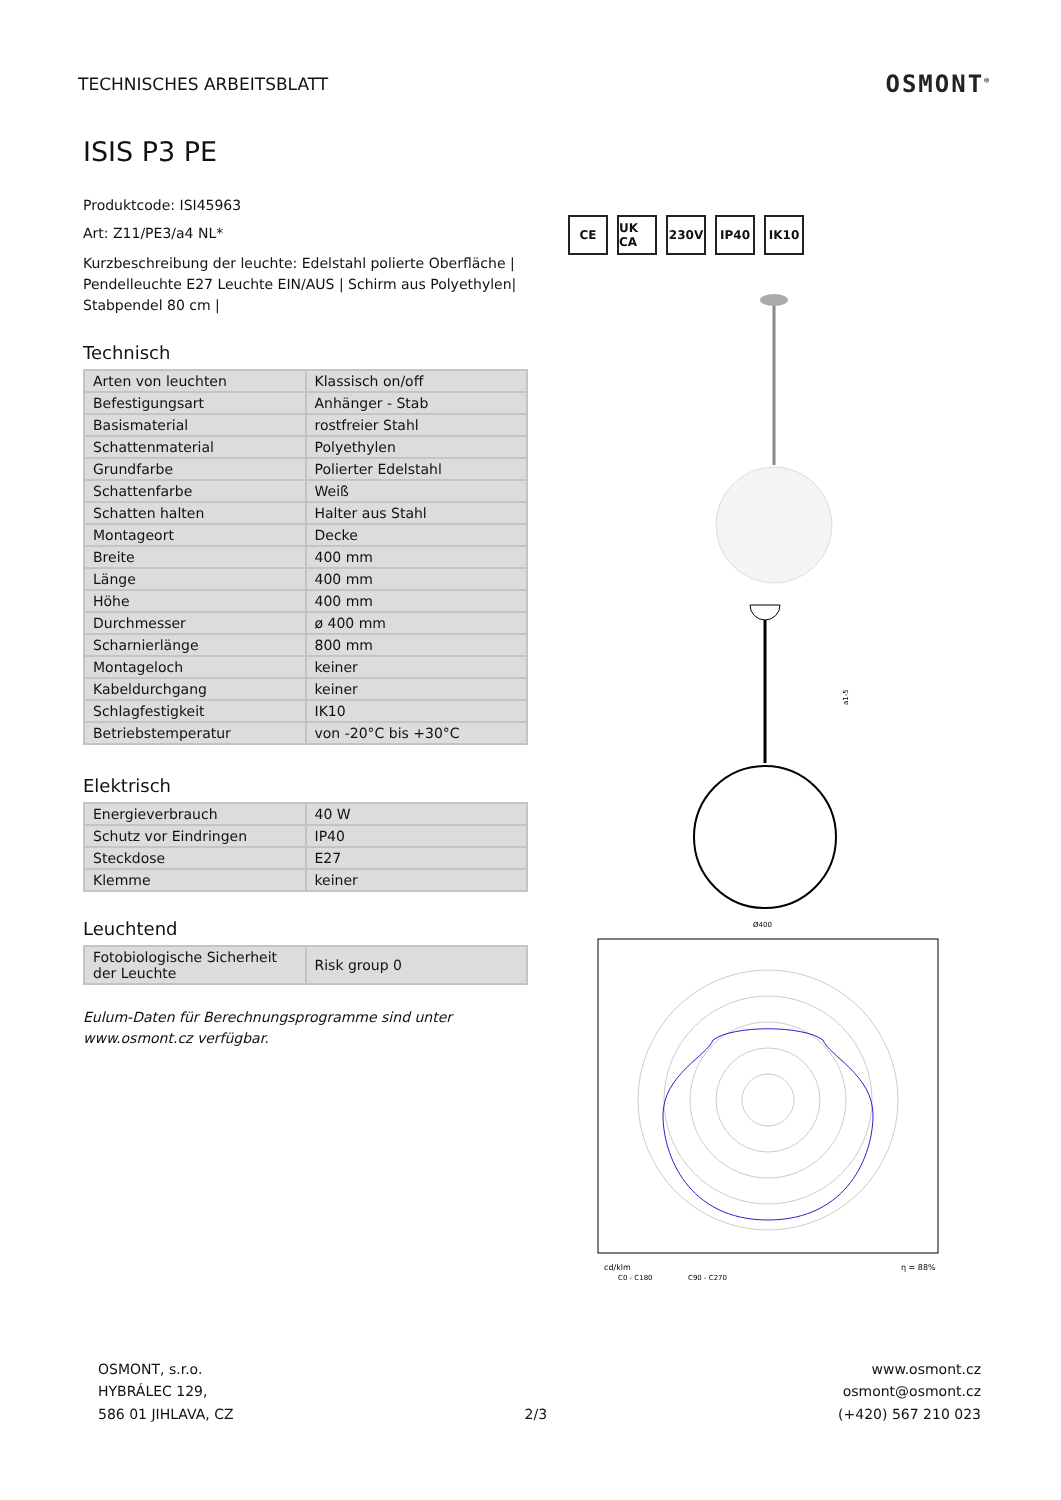TECHNISCHES ARBEITSBLATT
OSMONT<sup>®</sup>
ISIS P3 PE
Produktcode: ISI45963
Art: Z11/PE3/a4 NL*
Kurzbeschreibung der leuchte: Edelstahl polierte Oberfläche | Pendelleuchte E27 Leuchte EIN/AUS | Schirm aus Polyethylen| Stabpendel 80 cm |
Technisch
| Arten von leuchten | Klassisch on/off |
| Befestigungsart | Anhänger - Stab |
| Basismaterial | rostfreier Stahl |
| Schattenmaterial | Polyethylen |
| Grundfarbe | Polierter Edelstahl |
| Schattenfarbe | Weiß |
| Schatten halten | Halter aus Stahl |
| Montageort | Decke |
| Breite | 400 mm |
| Länge | 400 mm |
| Höhe | 400 mm |
| Durchmesser | ø 400 mm |
| Scharnierlänge | 800 mm |
| Montageloch | keiner |
| Kabeldurchgang | keiner |
| Schlagfestigkeit | IK10 |
| Betriebstemperatur | von -20°C bis +30°C |
Elektrisch
| Energieverbrauch | 40 W |
| Schutz vor Eindringen | IP40 |
| Steckdose | E27 |
| Klemme | keiner |
Leuchtend
| Fotobiologische Sicherheit der Leuchte | Risk group 0 |
Eulum-Daten für Berechnungsprogramme sind unter www.osmont.cz verfügbar.
CE UK CA 230V IP40 IK10
a1-5
Ø400
cd/klm
η = 88%
C0 - C180
C90 - C270
OSMONT, s.r.o.
HYBRÁLEC 129,
586 01 JIHLAVA, CZ
2/3
www.osmont.cz
osmont@osmont.cz
(+420) 567 210 023